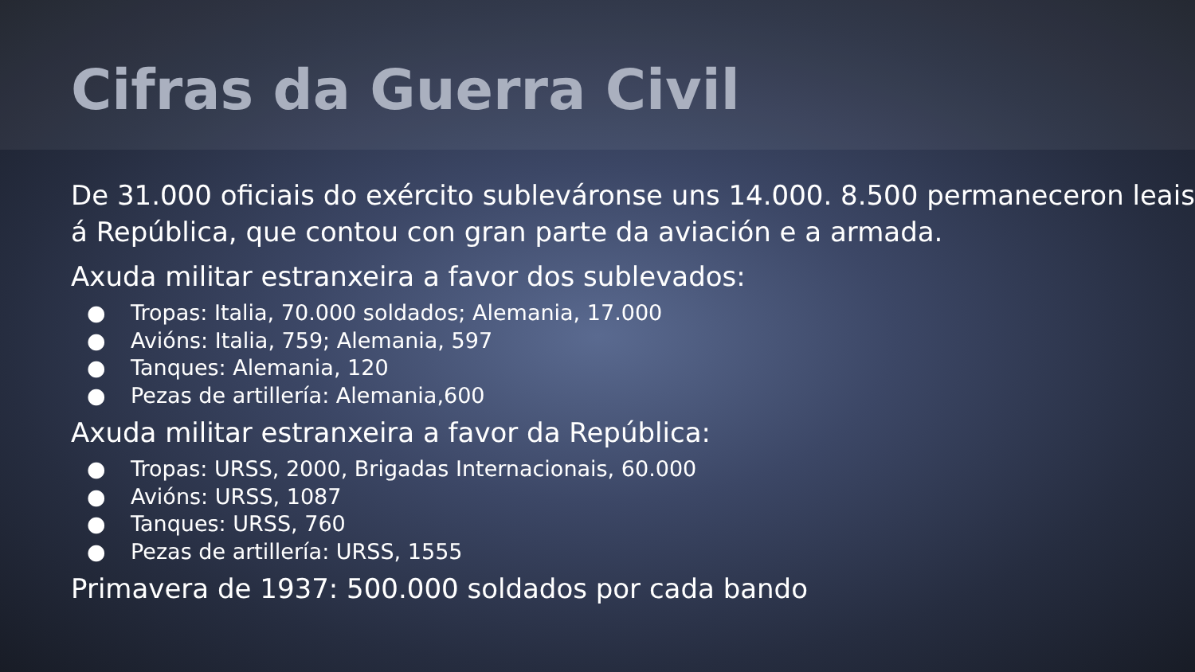Cifras da Guerra Civil
De 31.000 oficiais do exército subleváronse uns 14.000. 8.500 permaneceron leais á República, que contou con gran parte da aviación e a armada.
Axuda militar estranxeira a favor dos sublevados:
● Tropas: Italia, 70.000 soldados; Alemania, 17.000
● Avións: Italia, 759; Alemania, 597
● Tanques: Alemania, 120
● Pezas de artillería: Alemania,600
Axuda militar estranxeira a favor da República:
● Tropas: URSS, 2000, Brigadas Internacionais, 60.000
● Avións: URSS, 1087
● Tanques: URSS, 760
● Pezas de artillería: URSS, 1555
Primavera de 1937: 500.000 soldados por cada bando